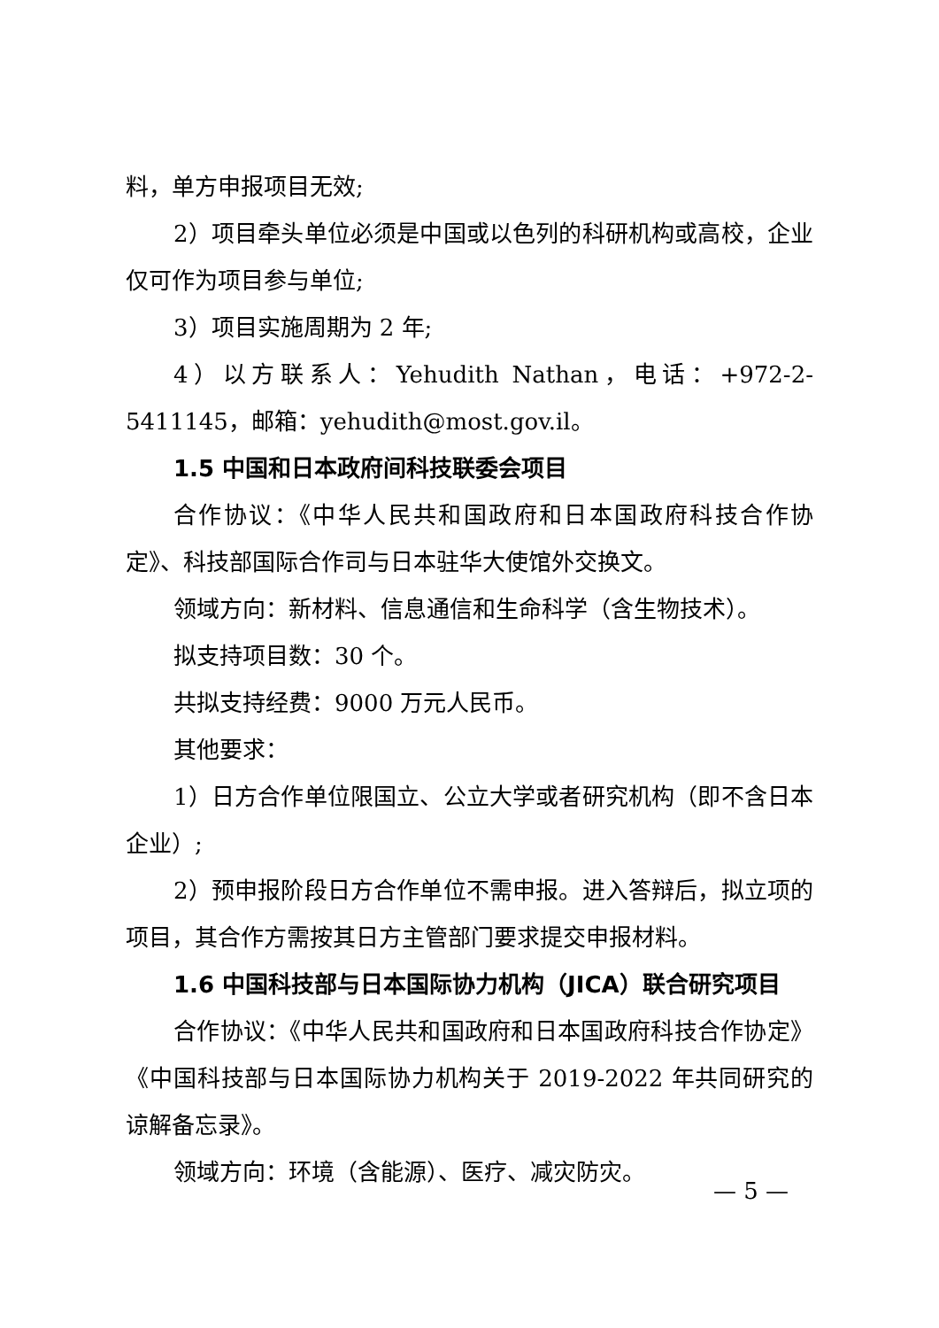料，单方申报项目无效;
2）项目牵头单位必须是中国或以色列的科研机构或高校，企业仅可作为项目参与单位;
3）项目实施周期为 2 年;
4）以方联系人：Yehudith Nathan，电话：+972-2-5411145，邮箱：yehudith@most.gov.il。
1.5 中国和日本政府间科技联委会项目
合作协议：《中华人民共和国政府和日本国政府科技合作协定》、科技部国际合作司与日本驻华大使馆外交换文。
领域方向：新材料、信息通信和生命科学（含生物技术）。
拟支持项目数：30 个。
共拟支持经费：9000 万元人民币。
其他要求：
1）日方合作单位限国立、公立大学或者研究机构（即不含日本企业）;
2）预申报阶段日方合作单位不需申报。进入答辩后，拟立项的项目，其合作方需按其日方主管部门要求提交申报材料。
1.6 中国科技部与日本国际协力机构（JICA）联合研究项目
合作协议：《中华人民共和国政府和日本国政府科技合作协定》《中国科技部与日本国际协力机构关于 2019-2022 年共同研究的谅解备忘录》。
领域方向：环境（含能源）、医疗、减灾防灾。
— 5 —